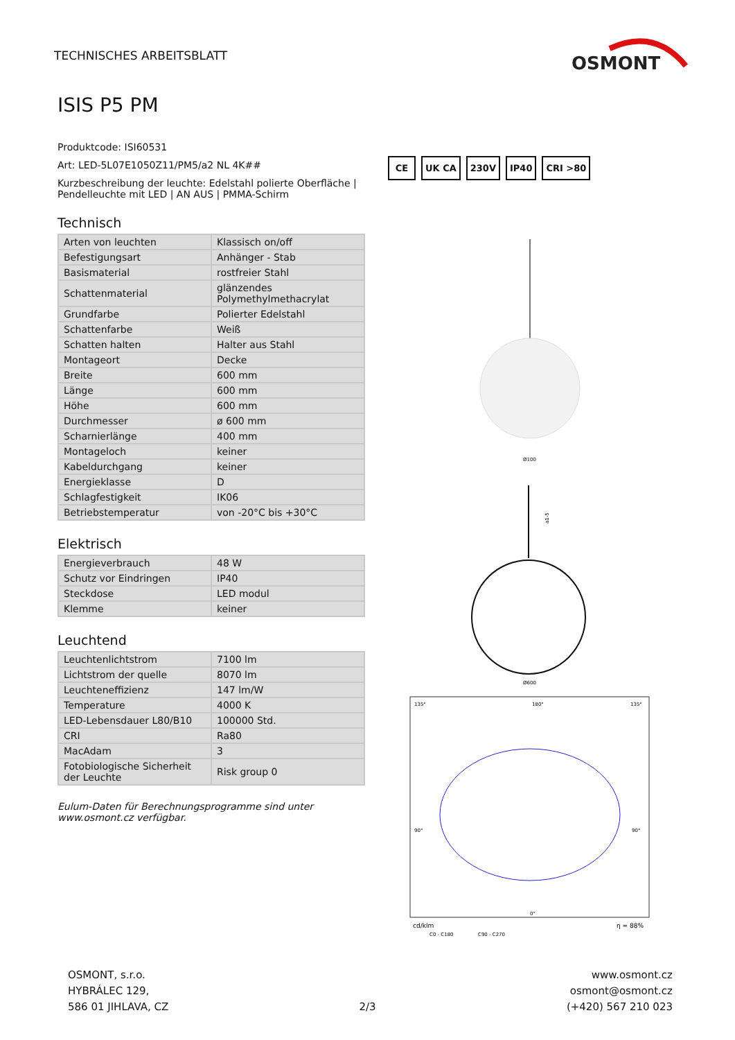TECHNISCHES ARBEITSBLATT
OSMONT
ISIS P5 PM
Produktcode: ISI60531
Art: LED-5L07E1050Z11/PM5/a2 NL 4K##
Kurzbeschreibung der leuchte: Edelstahl polierte Oberfläche | Pendelleuchte mit LED | AN AUS | PMMA-Schirm
Technisch
| Arten von leuchten | Klassisch on/off |
| Befestigungsart | Anhänger - Stab |
| Basismaterial | rostfreier Stahl |
| Schattenmaterial | glänzendes Polymethylmethacrylat |
| Grundfarbe | Polierter Edelstahl |
| Schattenfarbe | Weiß |
| Schatten halten | Halter aus Stahl |
| Montageort | Decke |
| Breite | 600 mm |
| Länge | 600 mm |
| Höhe | 600 mm |
| Durchmesser | ø 600 mm |
| Scharnierlänge | 400 mm |
| Montageloch | keiner |
| Kabeldurchgang | keiner |
| Energieklasse | D |
| Schlagfestigkeit | IK06 |
| Betriebstemperatur | von -20°C bis +30°C |
Elektrisch
| Energieverbrauch | 48 W |
| Schutz vor Eindringen | IP40 |
| Steckdose | LED modul |
| Klemme | keiner |
Leuchtend
| Leuchtenlichtstrom | 7100 lm |
| Lichtstrom der quelle | 8070 lm |
| Leuchteneffizienz | 147 lm/W |
| Temperature | 4000 K |
| LED-Lebensdauer L80/B10 | 100000 Std. |
| CRI | Ra80 |
| MacAdam | 3 |
| Fotobiologische Sicherheit der Leuchte | Risk group 0 |
Eulum-Daten für Berechnungsprogramme sind unter www.osmont.cz verfügbar.
CE UK CA 230V IP40 CRI >80
Ø100
a1-5
Ø600
135°
180°
135°
90°
90°
0°
cd/klm
η = 88%
C0 - C180
C90 - C270
OSMONT, s.r.o.
HYBRÁLEC 129,
586 01 JIHLAVA, CZ
2/3
www.osmont.cz
osmont@osmont.cz
(+420) 567 210 023